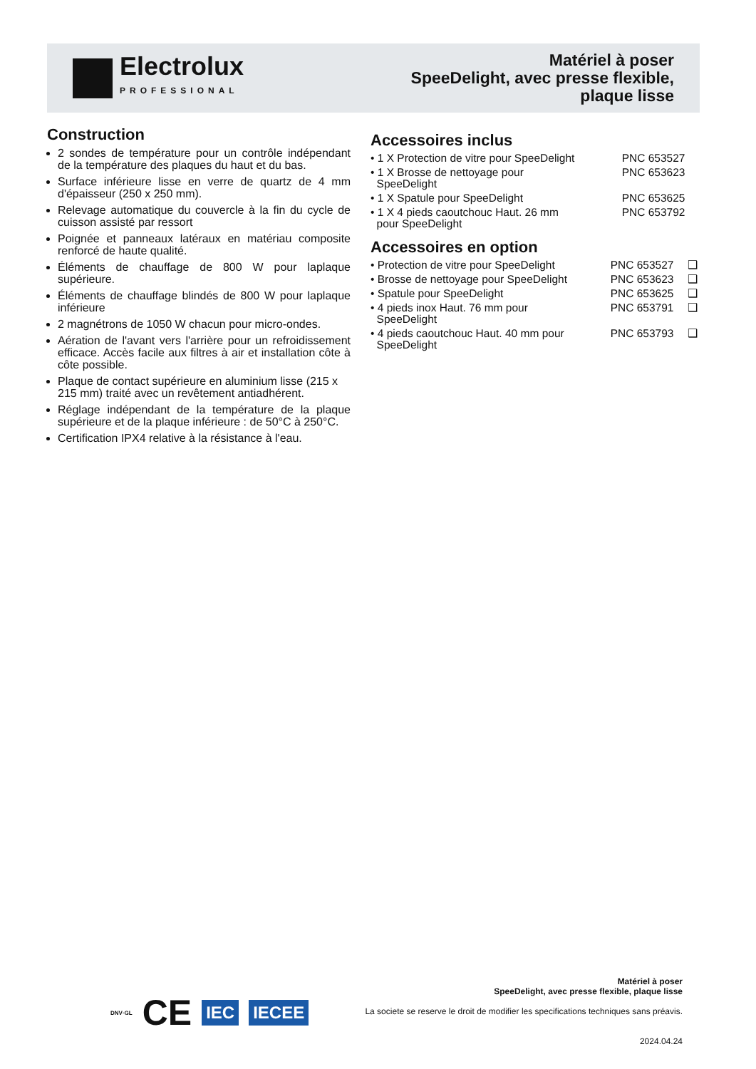Electrolux
PROFESSIONAL
Matériel à poser
SpeeDelight, avec presse flexible,
plaque lisse
Construction
2 sondes de température pour un contrôle indépendant de la température des plaques du haut et du bas.
Surface inférieure lisse en verre de quartz de 4 mm d'épaisseur (250 x 250 mm).
Relevage automatique du couvercle à la fin du cycle de cuisson assisté par ressort
Poignée et panneaux latéraux en matériau composite renforcé de haute qualité.
Éléments de chauffage de 800 W pour laplaque supérieure.
Éléments de chauffage blindés de 800 W pour laplaque inférieure
2 magnétrons de 1050 W chacun pour micro-ondes.
Aération de l'avant vers l'arrière pour un refroidissement efficace. Accès facile aux filtres à air et installation côte à côte possible.
Plaque de contact supérieure en aluminium lisse (215 x 215 mm) traité avec un revêtement antiadhérent.
Réglage indépendant de la température de la plaque supérieure et de la plaque inférieure : de 50°C à 250°C.
Certification IPX4 relative à la résistance à l'eau.
Accessoires inclus
| • 1 X Protection de vitre pour SpeeDelight | PNC 653527 |
| • 1 X Brosse de nettoyage pour SpeeDelight | PNC 653623 |
| • 1 X Spatule pour SpeeDelight | PNC 653625 |
| • 1 X 4 pieds caoutchouc Haut. 26 mm pour SpeeDelight | PNC 653792 |
Accessoires en option
| • Protection de vitre pour SpeeDelight | PNC 653527 | ❑ |
| • Brosse de nettoyage pour SpeeDelight | PNC 653623 | ❑ |
| • Spatule pour SpeeDelight | PNC 653625 | ❑ |
| • 4 pieds inox Haut. 76 mm pour SpeeDelight | PNC 653791 | ❑ |
| • 4 pieds caoutchouc Haut. 40 mm pour SpeeDelight | PNC 653793 | ❑ |
DNV·GL CE IEC IECEE
Matériel à poser
SpeeDelight, avec presse flexible, plaque lisse
La societe se reserve le droit de modifier les specifications techniques sans préavis.
2024.04.24